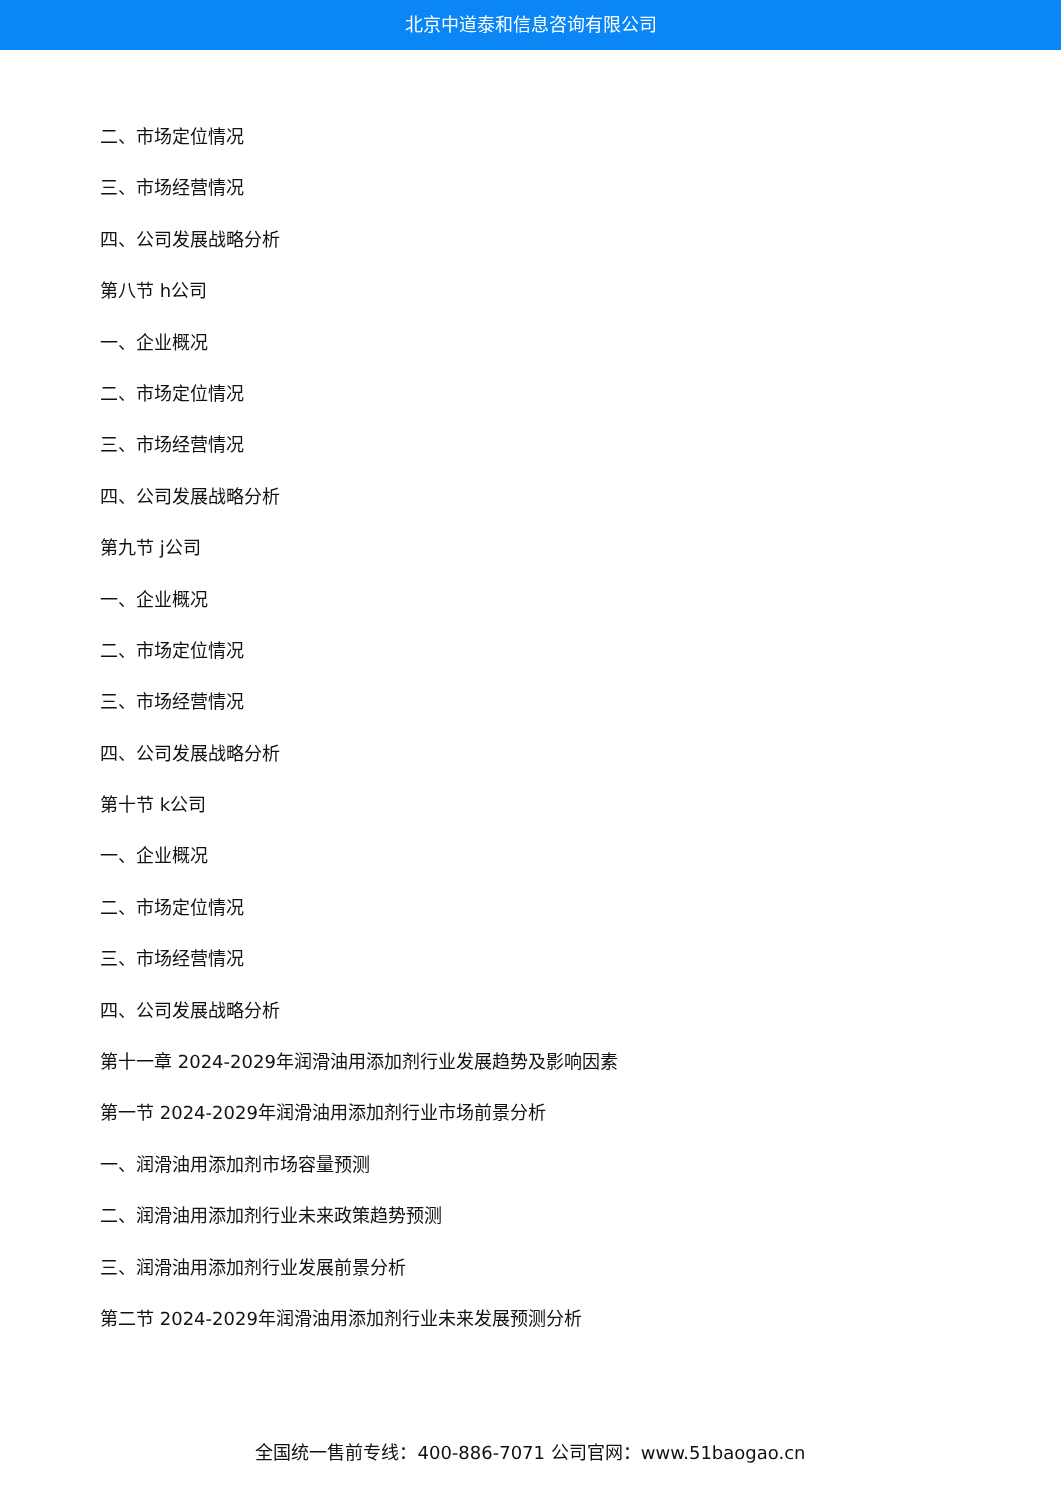北京中道泰和信息咨询有限公司
二、市场定位情况
三、市场经营情况
四、公司发展战略分析
第八节 h公司
一、企业概况
二、市场定位情况
三、市场经营情况
四、公司发展战略分析
第九节 j公司
一、企业概况
二、市场定位情况
三、市场经营情况
四、公司发展战略分析
第十节 k公司
一、企业概况
二、市场定位情况
三、市场经营情况
四、公司发展战略分析
第十一章 2024-2029年润滑油用添加剂行业发展趋势及影响因素
第一节 2024-2029年润滑油用添加剂行业市场前景分析
一、润滑油用添加剂市场容量预测
二、润滑油用添加剂行业未来政策趋势预测
三、润滑油用添加剂行业发展前景分析
第二节 2024-2029年润滑油用添加剂行业未来发展预测分析
全国统一售前专线：400-886-7071 公司官网：www.51baogao.cn